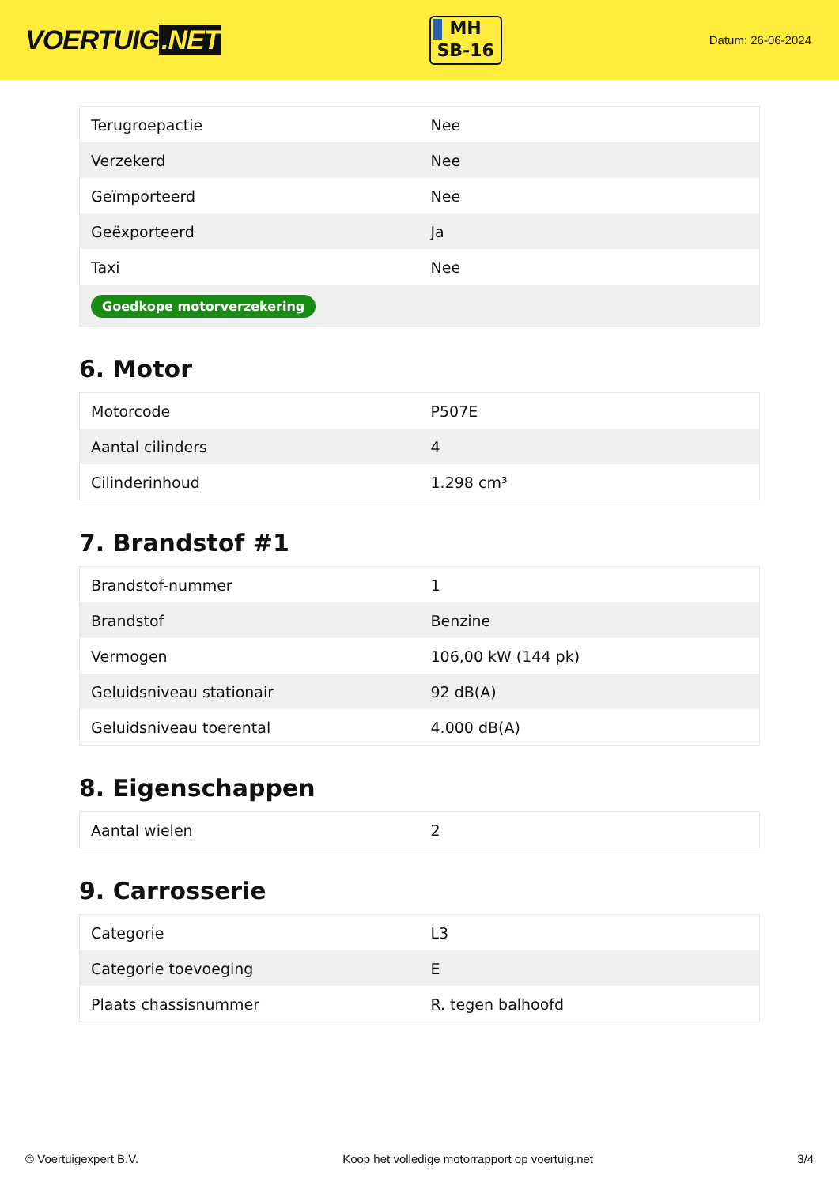VOERTUIG.NET
MH
SB-16
Datum: 26-06-2024
| Terugroepactie | Nee |
| Verzekerd | Nee |
| Geïmporteerd | Nee |
| Geëxporteerd | Ja |
| Taxi | Nee |
| Goedkope motorverzekering | |
6. Motor
| Motorcode | P507E |
| Aantal cilinders | 4 |
| Cilinderinhoud | 1.298 cm³ |
7. Brandstof #1
| Brandstof-nummer | 1 |
| Brandstof | Benzine |
| Vermogen | 106,00 kW (144 pk) |
| Geluidsniveau stationair | 92 dB(A) |
| Geluidsniveau toerental | 4.000 dB(A) |
8. Eigenschappen
| Aantal wielen | 2 |
9. Carrosserie
| Categorie | L3 |
| Categorie toevoeging | E |
| Plaats chassisnummer | R. tegen balhoofd |
© Voertuigexpert B.V. Koop het volledige motorrapport op voertuig.net 3/4